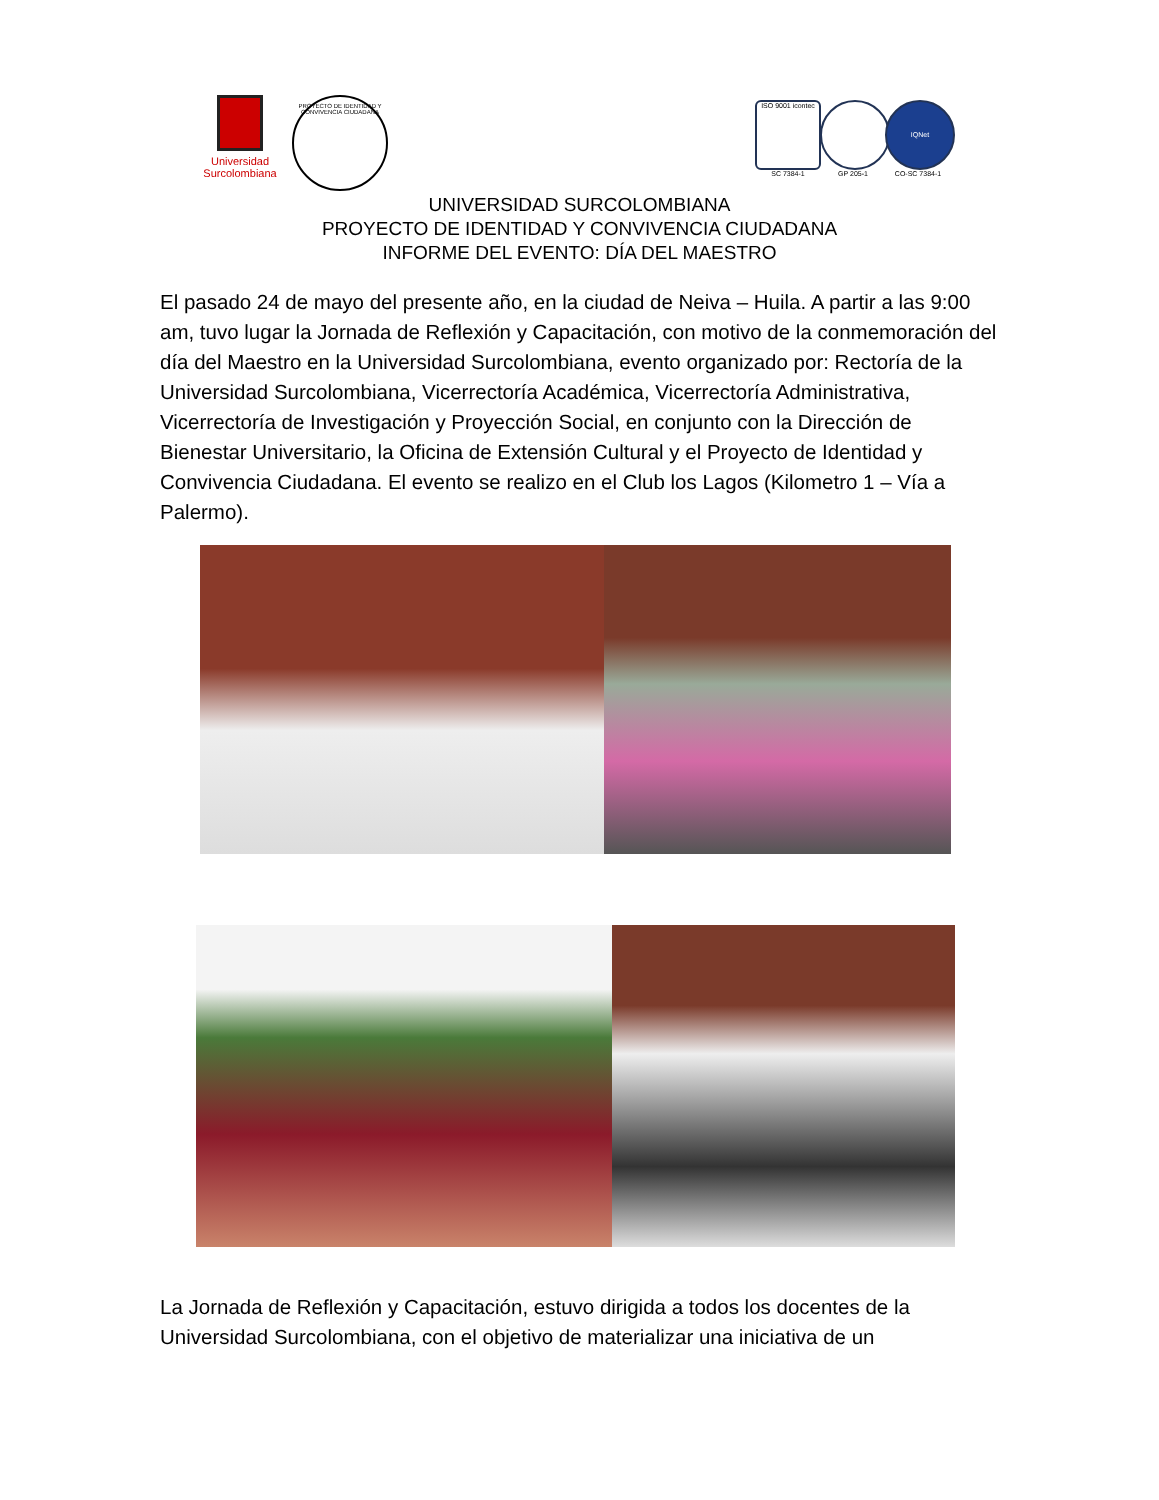Universidad Surcolombiana
PROYECTO DE IDENTIDAD Y CONVIVENCIA CIUDADANA
ISO 9001 icontec
SC 7384-1
GP 205-1
IQNet
CO-SC 7384-1
UNIVERSIDAD SURCOLOMBIANA
PROYECTO DE IDENTIDAD Y CONVIVENCIA CIUDADANA
INFORME DEL EVENTO: DÍA DEL MAESTRO
El pasado 24 de mayo del presente año, en la ciudad de Neiva – Huila. A partir a las 9:00 am, tuvo lugar la Jornada de Reflexión y Capacitación, con motivo de la conmemoración del día del Maestro en la Universidad Surcolombiana, evento organizado por: Rectoría de la Universidad Surcolombiana, Vicerrectoría Académica, Vicerrectoría Administrativa, Vicerrectoría de Investigación y Proyección Social, en conjunto con la Dirección de Bienestar Universitario, la Oficina de Extensión Cultural y el Proyecto de Identidad y Convivencia Ciudadana. El evento se realizo en el Club los Lagos (Kilometro 1 – Vía a Palermo).
La Jornada de Reflexión y Capacitación, estuvo dirigida a todos los docentes de la Universidad Surcolombiana, con el objetivo de materializar una iniciativa de un